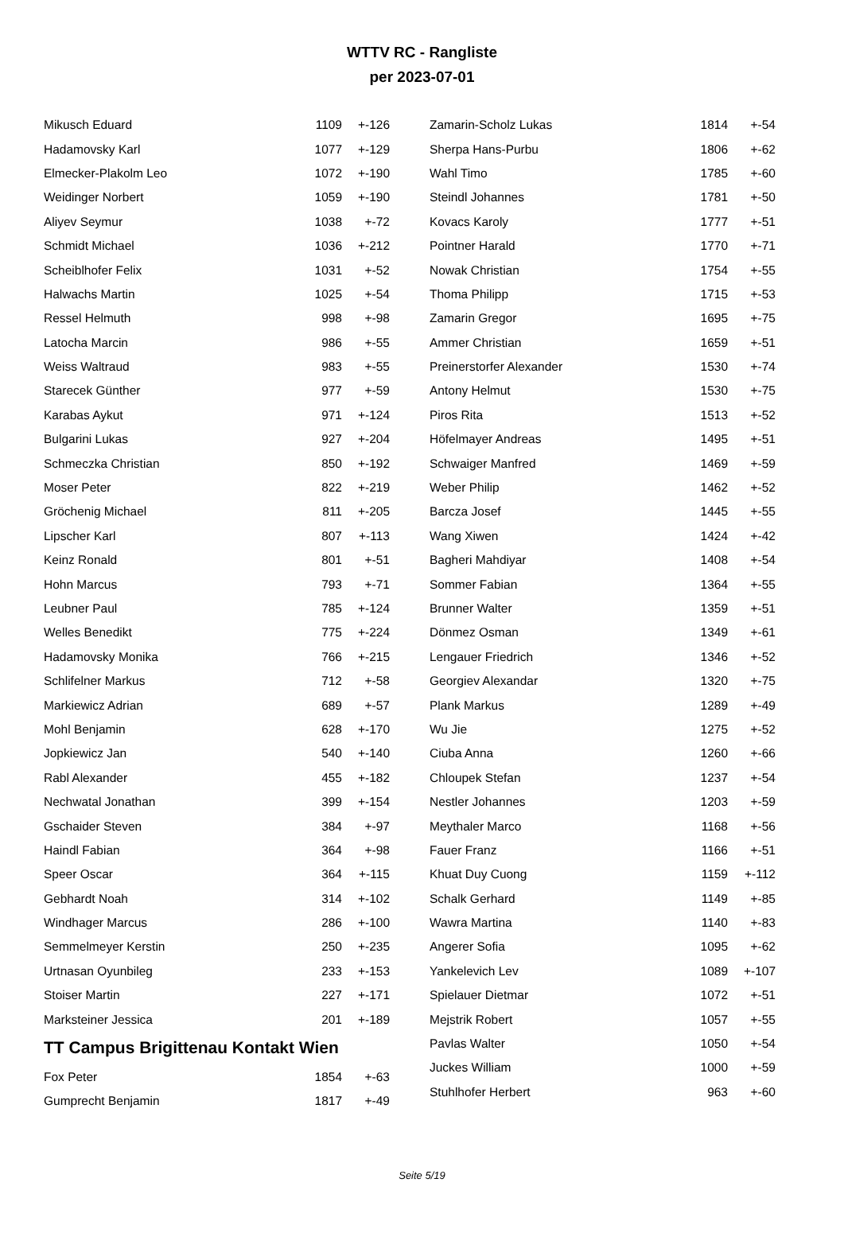WTTV RC - Rangliste
per 2023-07-01
| Mikusch Eduard | 1109 | +-126 |
| Hadamovsky Karl | 1077 | +-129 |
| Elmecker-Plakolm Leo | 1072 | +-190 |
| Weidinger Norbert | 1059 | +-190 |
| Aliyev Seymur | 1038 | +-72 |
| Schmidt Michael | 1036 | +-212 |
| Scheiblhofer Felix | 1031 | +-52 |
| Halwachs Martin | 1025 | +-54 |
| Ressel Helmuth | 998 | +-98 |
| Latocha Marcin | 986 | +-55 |
| Weiss Waltraud | 983 | +-55 |
| Starecek Günther | 977 | +-59 |
| Karabas Aykut | 971 | +-124 |
| Bulgarini Lukas | 927 | +-204 |
| Schmeczka Christian | 850 | +-192 |
| Moser Peter | 822 | +-219 |
| Gröchenig Michael | 811 | +-205 |
| Lipscher Karl | 807 | +-113 |
| Keinz Ronald | 801 | +-51 |
| Hohn Marcus | 793 | +-71 |
| Leubner Paul | 785 | +-124 |
| Welles Benedikt | 775 | +-224 |
| Hadamovsky Monika | 766 | +-215 |
| Schlifelner Markus | 712 | +-58 |
| Markiewicz Adrian | 689 | +-57 |
| Mohl Benjamin | 628 | +-170 |
| Jopkiewicz Jan | 540 | +-140 |
| Rabl Alexander | 455 | +-182 |
| Nechwatal Jonathan | 399 | +-154 |
| Gschaider Steven | 384 | +-97 |
| Haindl Fabian | 364 | +-98 |
| Speer Oscar | 364 | +-115 |
| Gebhardt Noah | 314 | +-102 |
| Windhager Marcus | 286 | +-100 |
| Semmelmeyer Kerstin | 250 | +-235 |
| Urtnasan Oyunbileg | 233 | +-153 |
| Stoiser Martin | 227 | +-171 |
| Marksteiner Jessica | 201 | +-189 |
TT Campus Brigittenau Kontakt Wien
| Fox Peter | 1854 | +-63 |
| Gumprecht Benjamin | 1817 | +-49 |
| Zamarin-Scholz Lukas | 1814 | +-54 |
| Sherpa Hans-Purbu | 1806 | +-62 |
| Wahl Timo | 1785 | +-60 |
| Steindl Johannes | 1781 | +-50 |
| Kovacs Karoly | 1777 | +-51 |
| Pointner Harald | 1770 | +-71 |
| Nowak Christian | 1754 | +-55 |
| Thoma Philipp | 1715 | +-53 |
| Zamarin Gregor | 1695 | +-75 |
| Ammer Christian | 1659 | +-51 |
| Preinerstorfer Alexander | 1530 | +-74 |
| Antony Helmut | 1530 | +-75 |
| Piros Rita | 1513 | +-52 |
| Höfelmayer Andreas | 1495 | +-51 |
| Schwaiger Manfred | 1469 | +-59 |
| Weber Philip | 1462 | +-52 |
| Barcza Josef | 1445 | +-55 |
| Wang Xiwen | 1424 | +-42 |
| Bagheri Mahdiyar | 1408 | +-54 |
| Sommer Fabian | 1364 | +-55 |
| Brunner Walter | 1359 | +-51 |
| Dönmez Osman | 1349 | +-61 |
| Lengauer Friedrich | 1346 | +-52 |
| Georgiev Alexandar | 1320 | +-75 |
| Plank Markus | 1289 | +-49 |
| Wu Jie | 1275 | +-52 |
| Ciuba Anna | 1260 | +-66 |
| Chloupek Stefan | 1237 | +-54 |
| Nestler Johannes | 1203 | +-59 |
| Meythaler Marco | 1168 | +-56 |
| Fauer Franz | 1166 | +-51 |
| Khuat Duy Cuong | 1159 | +-112 |
| Schalk Gerhard | 1149 | +-85 |
| Wawra Martina | 1140 | +-83 |
| Angerer Sofia | 1095 | +-62 |
| Yankelevich Lev | 1089 | +-107 |
| Spielauer Dietmar | 1072 | +-51 |
| Mejstrik Robert | 1057 | +-55 |
| Pavlas Walter | 1050 | +-54 |
| Juckes William | 1000 | +-59 |
| Stuhlhofer Herbert | 963 | +-60 |
Seite 5/19